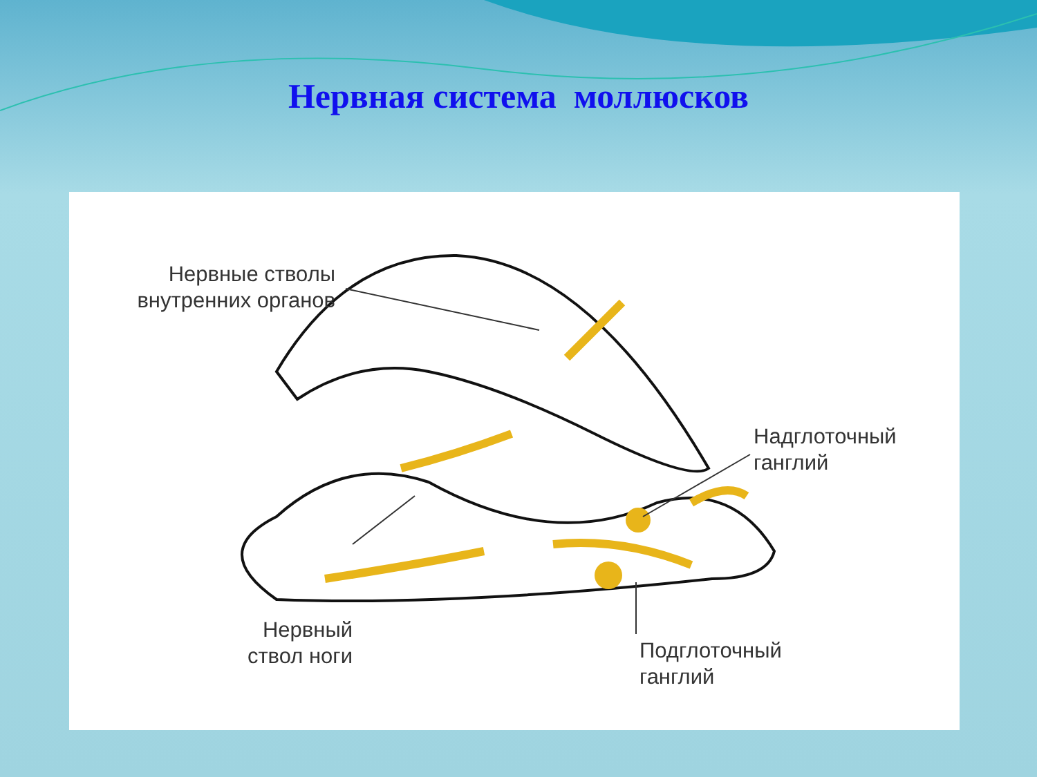Нервная система моллюсков
Нервные стволы
внутренних органов
Надглоточный
ганглий
Нервный
ствол ноги
Подглоточный
ганглий